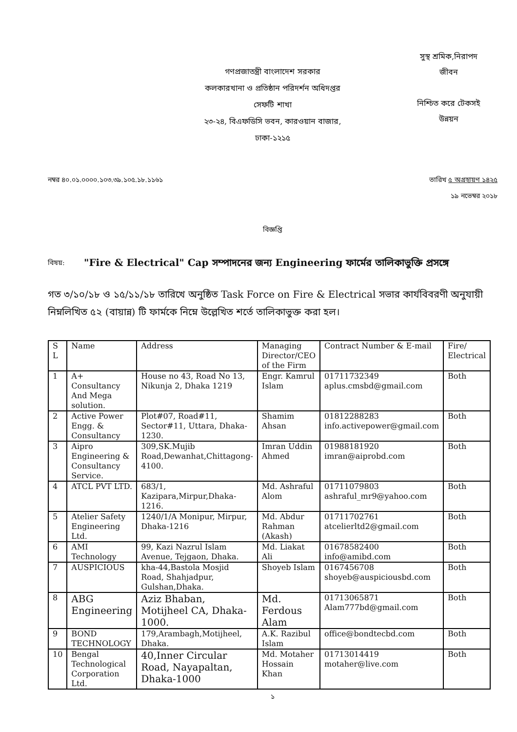গণপ্রজাতন্ত্রী বাংলাদেশ সরকার
কলকারখানা ও প্রতিষ্ঠান পরিদর্শন অধিদপ্তর
সেফটি শাখা
২৩-২৪, বিএফডিসি ভবন, কারওয়ান বাজার,
ঢাকা-১২১৫
সুস্থ শ্রমিক,নিরাপদ
জীবন
নিশ্চিত করে টেকসই
উন্নয়ন
নম্বর ৪০.০১.০০০০.১০৩.৩৯.১০৫.১৮.১১৬১ তারিখ ৫ অগ্রহায়ণ ১৪২৫
১৯ নভেম্বর ২০১৮
বিজ্ঞপ্তি
বিষয়: "Fire & Electrical" Cap সম্পাদনের জন্য Engineering ফার্মের তালিকাভুক্তি প্রসঙ্গে
গত ৩/১০/১৮ ও ১৫/১১/১৮ তারিখে অনুষ্ঠিত Task Force on Fire & Electrical সভার কার্যবিবরণী অনুযায়ী নিম্নলিখিত ৫২ (বায়ান্ন) টি ফার্মকে নিম্নে উল্লেখিত শর্তে তালিকাভুক্ত করা হল।
| S L | Name | Address | Managing Director/CEO of the Firm | Contract Number & E-mail | Fire/ Electrical |
| 1 | A+ Consultancy And Mega solution. | House no 43, Road No 13, Nikunja 2, Dhaka 1219 | Engr. Kamrul Islam | 01711732349 aplus.cmsbd@gmail.com | Both |
| 2 | Active Power Engg. & Consultancy | Plot#07, Road#11, Sector#11, Uttara, Dhaka-1230. | Shamim Ahsan | 01812288283 info.activepower@gmail.com | Both |
| 3 | Aipro Engineering & Consultancy Service. | 309,SK.Mujib Road,Dewanhat,Chittagong-4100. | Imran Uddin Ahmed | 01988181920 imran@aiprobd.com | Both |
| 4 | ATCL PVT LTD. | 683/1, Kazipara,Mirpur,Dhaka-1216. | Md. Ashraful Alom | 01711079803 ashraful_mr9@yahoo.com | Both |
| 5 | Atelier Safety Engineering Ltd. | 1240/1/A Monipur, Mirpur, Dhaka-1216 | Md. Abdur Rahman (Akash) | 01711702761 atcelierltd2@gmail.com | Both |
| 6 | AMI Technology | 99, Kazi Nazrul Islam Avenue, Tejgaon, Dhaka. | Md. Liakat Ali | 01678582400 info@amibd.com | Both |
| 7 | AUSPICIOUS | kha-44,Bastola Mosjid Road, Shahjadpur, Gulshan,Dhaka. | Shoyeb Islam | 0167456708 shoyeb@auspiciousbd.com | Both |
| 8 | ABG Engineering | Aziz Bhaban, Motijheel CA, Dhaka-1000. | Md. Ferdous Alam | 01713065871 Alam777bd@gmail.com | Both |
| 9 | BOND TECHNOLOGY | 179,Arambagh,Motijheel, Dhaka. | A.K. Razibul Islam | office@bondtecbd.com | Both |
| 10 | Bengal Technological Corporation Ltd. | 40,Inner Circular Road, Nayapaltan, Dhaka-1000 | Md. Motaher Hossain Khan | 01713014419 motaher@live.com | Both |
১